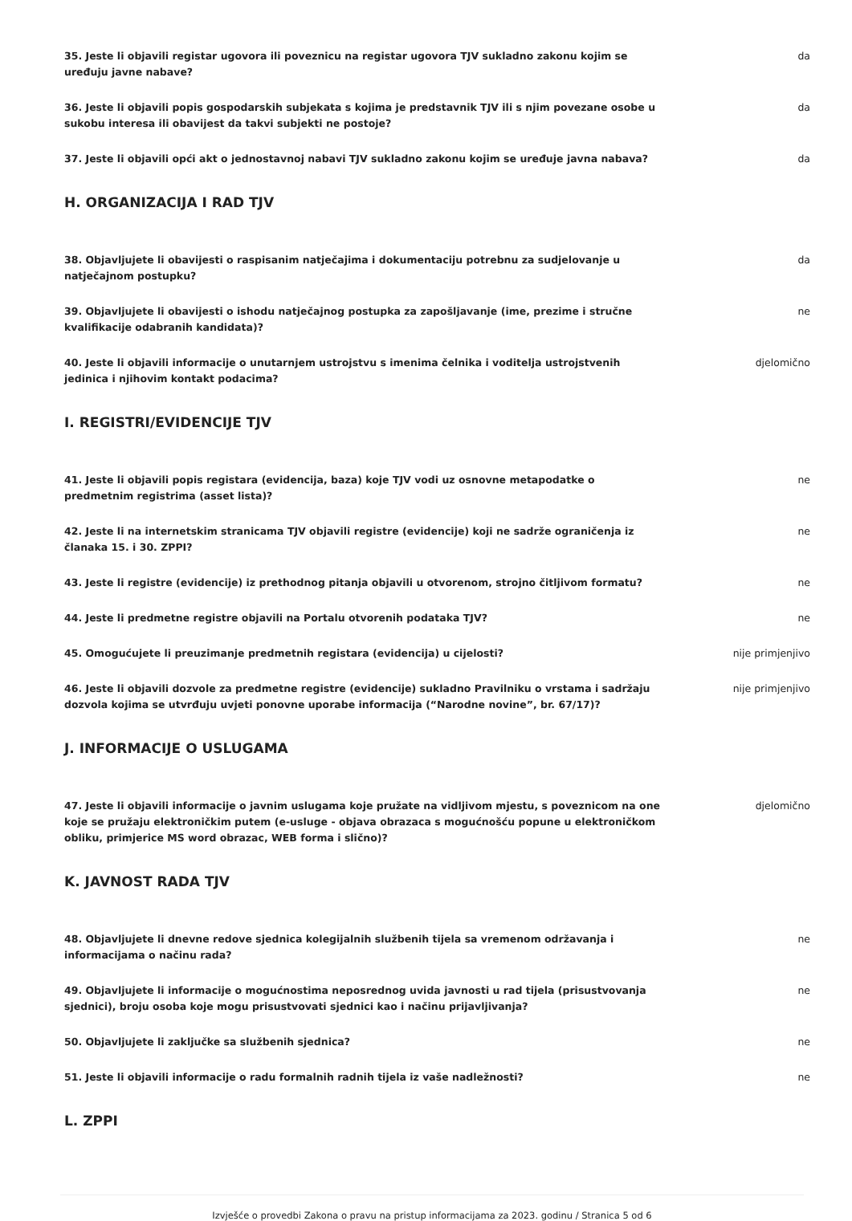35. Jeste li objavili registar ugovora ili poveznicu na registar ugovora TJV sukladno zakonu kojim se uređuju javne nabave?
da
36. Jeste li objavili popis gospodarskih subjekata s kojima je predstavnik TJV ili s njim povezane osobe u sukobu interesa ili obavijest da takvi subjekti ne postoje?
da
37. Jeste li objavili opći akt o jednostavnoj nabavi TJV sukladno zakonu kojim se uređuje javna nabava?
da
H. ORGANIZACIJA I RAD TJV
38. Objavljujete li obavijesti o raspisanim natječajima i dokumentaciju potrebnu za sudjelovanje u natječajnom postupku?
da
39. Objavljujete li obavijesti o ishodu natječajnog postupka za zapošljavanje (ime, prezime i stručne kvalifikacije odabranih kandidata)?
ne
40. Jeste li objavili informacije o unutarnjem ustrojstvu s imenima čelnika i voditelja ustrojstvenih jedinica i njihovim kontakt podacima?
djelomično
I. REGISTRI/EVIDENCIJE TJV
41. Jeste li objavili popis registara (evidencija, baza) koje TJV vodi uz osnovne metapodatke o predmetnim registrima (asset lista)?
ne
42. Jeste li na internetskim stranicama TJV objavili registre (evidencije) koji ne sadrže ograničenja iz članaka 15. i 30. ZPPI?
ne
43. Jeste li registre (evidencije) iz prethodnog pitanja objavili u otvorenom, strojno čitljivom formatu?
ne
44. Jeste li predmetne registre objavili na Portalu otvorenih podataka TJV? ne
45. Omogućujete li preuzimanje predmetnih registara (evidencija) u cijelosti? nije primjenjivo
46. Jeste li objavili dozvole za predmetne registre (evidencije) sukladno Pravilniku o vrstama i sadržaju dozvola kojima se utvrđuju uvjeti ponovne uporabe informacija (“Narodne novine”, br. 67/17)?
nije primjenjivo
J. INFORMACIJE O USLUGAMA
47. Jeste li objavili informacije o javnim uslugama koje pružate na vidljivom mjestu, s poveznicom na one koje se pružaju elektroničkim putem (e-usluge - objava obrazaca s mogućnošću popune u elektroničkom obliku, primjerice MS word obrazac, WEB forma i slično)?
djelomično
K. JAVNOST RADA TJV
48. Objavljujete li dnevne redove sjednica kolegijalnih službenih tijela sa vremenom održavanja i informacijama o načinu rada?
ne
49. Objavljujete li informacije o mogućnostima neposrednog uvida javnosti u rad tijela (prisustvovanja sjednici), broju osoba koje mogu prisustvovati sjednici kao i načinu prijavljivanja?
ne
50. Objavljujete li zaključke sa službenih sjednica? ne
51. Jeste li objavili informacije o radu formalnih radnih tijela iz vaše nadležnosti? ne
L. ZPPI
Izvješće o provedbi Zakona o pravu na pristup informacijama za 2023. godinu / Stranica 5 od 6